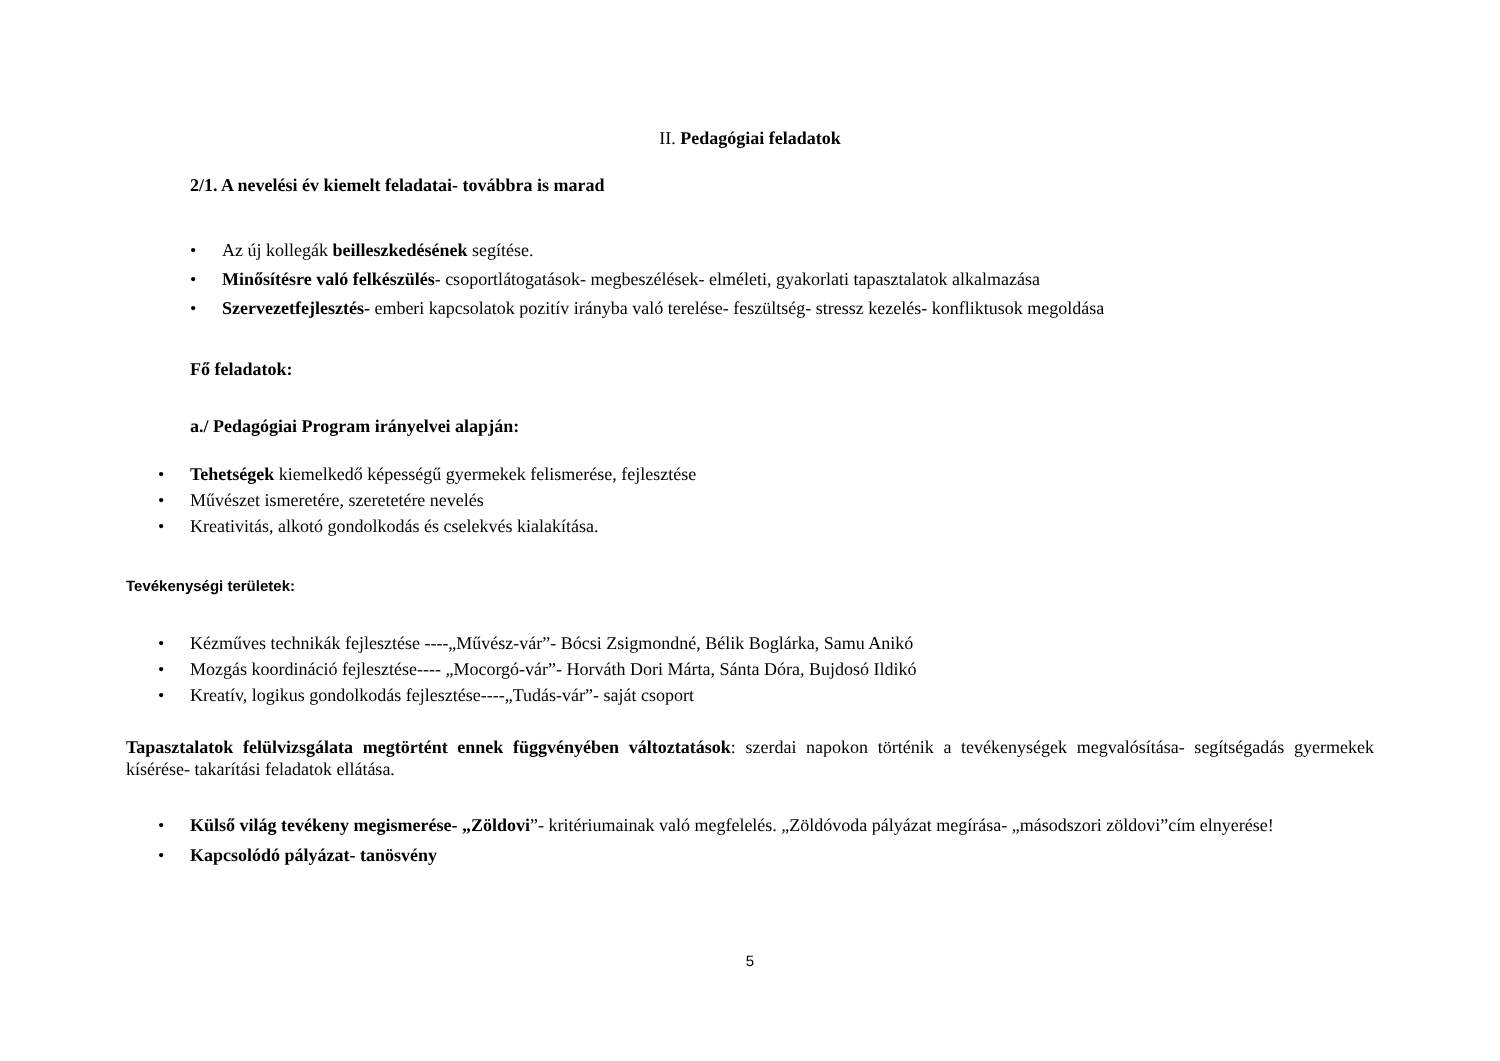II. Pedagógiai feladatok
2/1. A nevelési év kiemelt feladatai- továbbra is marad
• Az új kollegák beilleszkedésének segítése.
• Minősítésre való felkészülés- csoportlátogatások- megbeszélések- elméleti, gyakorlati tapasztalatok alkalmazása
• Szervezetfejlesztés- emberi kapcsolatok pozitív irányba való terelése- feszültség- stressz kezelés- konfliktusok megoldása
Fő feladatok:
a./ Pedagógiai Program irányelvei alapján:
• Tehetségek kiemelkedő képességű gyermekek felismerése, fejlesztése
• Művészet ismeretére, szeretetére nevelés
• Kreativitás, alkotó gondolkodás és cselekvés kialakítása.
Tevékenységi területek:
• Kézműves technikák fejlesztése ----„Művész-vár”- Bócsi Zsigmondné, Bélik Boglárka, Samu Anikó
• Mozgás koordináció fejlesztése---- „Mocorgó-vár”- Horváth Dori Márta, Sánta Dóra, Bujdosó Ildikó
• Kreatív, logikus gondolkodás fejlesztése----„Tudás-vár”- saját csoport
Tapasztalatok felülvizsgálata megtörtént ennek függvényében változtatások: szerdai napokon történik a tevékenységek megvalósítása- segítségadás gyermekek kísérése- takarítási feladatok ellátása.
• Külső világ tevékeny megismerése- „Zöldovi”- kritériumainak való megfelelés. „Zöldóvoda pályázat megírása- „másodszori zöldovi”cím elnyerése!
• Kapcsolódó pályázat- tanösvény
5